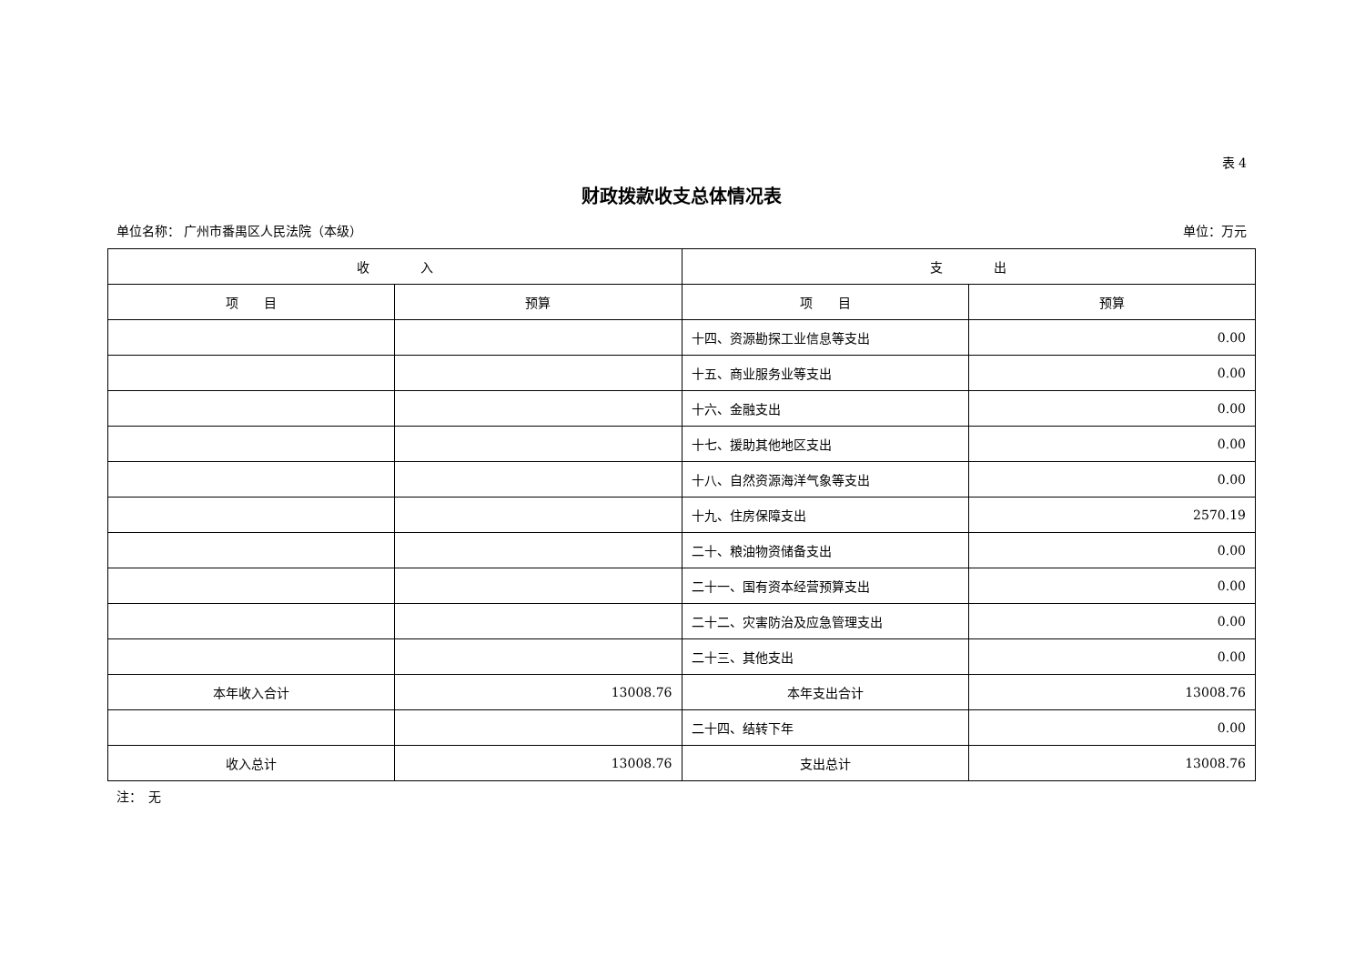表 4
财政拨款收支总体情况表
单位名称： 广州市番禺区人民法院（本级） 单位：万元
| 收 入 | | 支 出 | |
| --- | --- | --- | --- |
| 项 目 | 预算 | 项 目 | 预算 |
| | | 十四、资源勘探工业信息等支出 | 0.00 |
| | | 十五、商业服务业等支出 | 0.00 |
| | | 十六、金融支出 | 0.00 |
| | | 十七、援助其他地区支出 | 0.00 |
| | | 十八、自然资源海洋气象等支出 | 0.00 |
| | | 十九、住房保障支出 | 2570.19 |
| | | 二十、粮油物资储备支出 | 0.00 |
| | | 二十一、国有资本经营预算支出 | 0.00 |
| | | 二十二、灾害防治及应急管理支出 | 0.00 |
| | | 二十三、其他支出 | 0.00 |
| 本年收入合计 | 13008.76 | 本年支出合计 | 13008.76 |
| | | 二十四、结转下年 | 0.00 |
| 收入总计 | 13008.76 | 支出总计 | 13008.76 |
注：　无